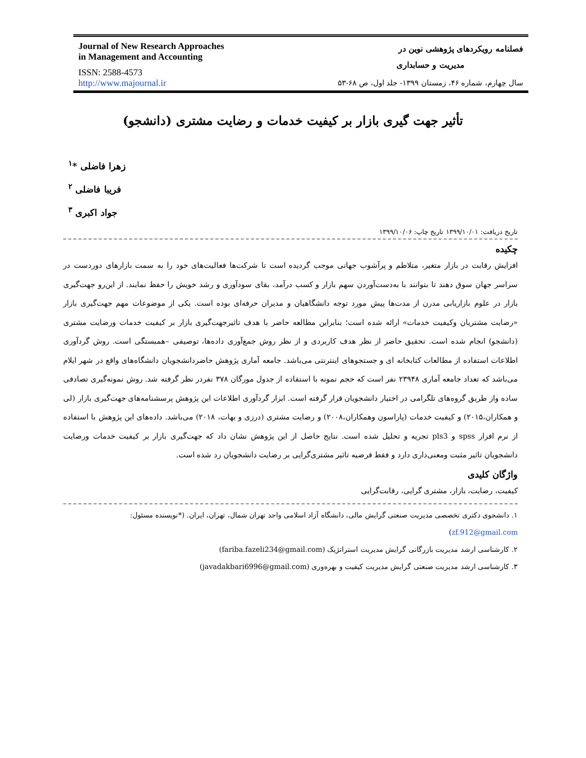Journal of New Research Approaches
in Management and Accounting
ISSN: 2588-4573
http://www.majournal.ir
فصلنامه رویکردهای پژوهشی نوین در
مدیریت و حسابداری
سال چهارم، شماره ۴۶، زمستان ۱۳۹۹- جلد اول، ص ۶۸-۵۳
تأثیر جهت گیری بازار بر کیفیت خدمات و رضایت مشتری (دانشجو)
زهرا فاضلی *<sup>۱</sup>
فریبا فاضلی <sup>۲</sup>
جواد اکبری <sup>۳</sup>
تاریخ دریافت: ۱۳۹۹/۱۰/۰۱ تاریخ چاپ: ۱۳۹۹/۱۰/۰۶
چکیده
افزایش رقابت در بازار متغیر، متلاطم و پرآشوب جهانی موجب گردیده است تا شرکت‌ها فعالیت‌های خود را به سمت بازارهای دوردست در سراسر جهان سوق دهند تا بتوانند با به‌دست‌آوردن سهم بازار و کسب درآمد، بقای سودآوری و رشد خویش را حفظ نمایند. از این‌رو جهت‌گیری بازار در علوم بازاریابی مدرن از مدت‌ها پیش مورد توجه دانشگاهیان و مدیران حرفه‌ای بوده است. یکی از موضوعات مهم جهت‌گیری بازار «رضایت مشتریان وکیفیت خدمات» ارائه شده است؛ بنابراین مطالعه حاضر با هدف تاثیرجهت‌گیری بازار بر کیفیت خدمات ورضایت مشتری (دانشجو) انجام شده است. تحقیق حاضر از نظر هدف کاربردی و از نظر روش جمع‌آوری داده‌ها، توصیفی –همبستگی است. روش گردآوری اطلاعات استفاده از مطالعات کتابخانه ای و جستجوهای اینترنتی می‌باشد. جامعه آماری پژوهش حاضردانشجویان دانشگاه‌های واقع در شهر ایلام می‌باشد که تعداد جامعه آماری ۲۳۹۴۸ نفر است که حجم نمونه با استفاده از جدول مورگان ۳۷۸ نفردر نظر گرفته شد. روش نمونه‌گیری تصادفی ساده واز طریق گروه‌های تلگرامی در اختیار دانشجویان قرار گرفته است. ابزار گردآوری اطلاعات این پژوهش پرسشنامه‌های جهت‌گیری بازار (لی و همکاران،۲۰۱۵) و کیفیت خدمات (پاراسون وهمکاران،۲۰۰۸) و رضایت مشتری (درزی و بهات، ۲۰۱۸) می‌باشد. داده‌های این پژوهش با استفاده از نرم افزار spss و pls3 تجریه و تحلیل شده است. نتایج حاصل از این پژوهش نشان داد که جهت‌گیری بازار بر کیفیت خدمات ورضایت دانشجویان تاثیر مثبت ومعنی‌داری دارد و فقط فرضیه تاثیر مشتری‌گرایی بر رضایت دانشجویان رد شده است.
واژگان کلیدی
کیفیت، رضایت، بازار، مشتری گرایی، رقابت‌گرایی
۱. دانشجوی دکتری تخصصی مدیریت صنعتی گرایش مالی، دانشگاه آزاد اسلامی واحد تهران شمال، تهران، ایران. (*نویسنده مسئول: zf.912@gmail.com)
۲. کارشناسی ارشد مدیریت بازرگانی گرایش مدیریت استراتژیک (fariba.fazeli234@gmail.com)
۳. کارشناسی ارشد مدیریت صنعتی گرایش مدیریت کیفیت و بهره‌وری (javadakbari6996@gmail.com)